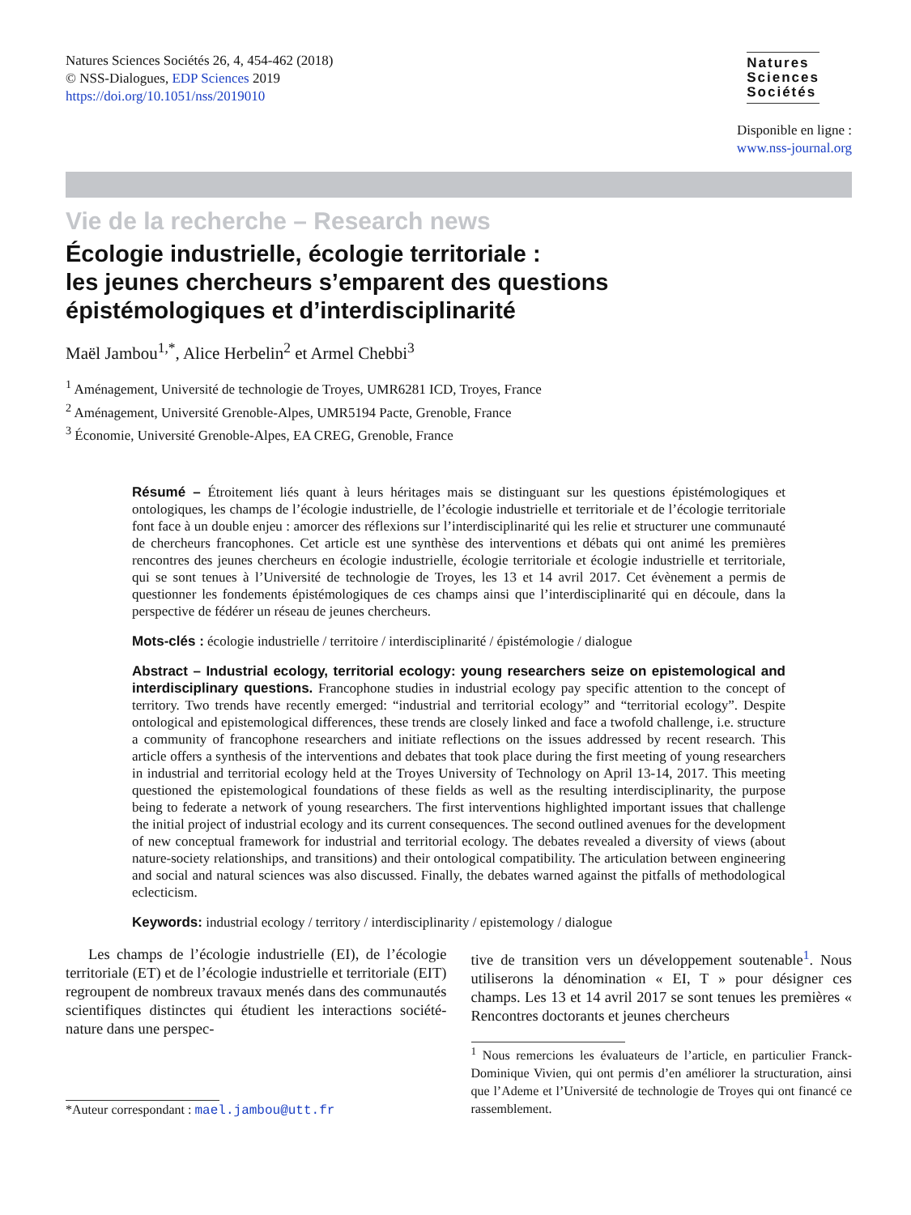Natures Sciences Sociétés 26, 4, 454-462 (2018)
© NSS-Dialogues, EDP Sciences 2019
https://doi.org/10.1051/nss/2019010
Natures
Sciences
Sociétés
Disponible en ligne :
www.nss-journal.org
Vie de la recherche – Research news
Écologie industrielle, écologie territoriale :
les jeunes chercheurs s’emparent des questions
épistémologiques et d’interdisciplinarité
Maël Jambou<sup>1,*</sup>, Alice Herbelin<sup>2</sup> et Armel Chebbi<sup>3</sup>
<sup>1</sup> Aménagement, Université de technologie de Troyes, UMR6281 ICD, Troyes, France
<sup>2</sup> Aménagement, Université Grenoble-Alpes, UMR5194 Pacte, Grenoble, France
<sup>3</sup> Économie, Université Grenoble-Alpes, EA CREG, Grenoble, France
Résumé – Étroitement liés quant à leurs héritages mais se distinguant sur les questions épistémologiques et ontologiques, les champs de l’écologie industrielle, de l’écologie industrielle et territoriale et de l’écologie territoriale font face à un double enjeu : amorcer des réflexions sur l’interdisciplinarité qui les relie et structurer une communauté de chercheurs francophones. Cet article est une synthèse des interventions et débats qui ont animé les premières rencontres des jeunes chercheurs en écologie industrielle, écologie territoriale et écologie industrielle et territoriale, qui se sont tenues à l’Université de technologie de Troyes, les 13 et 14 avril 2017. Cet évènement a permis de questionner les fondements épistémologiques de ces champs ainsi que l’interdisciplinarité qui en découle, dans la perspective de fédérer un réseau de jeunes chercheurs.
Mots-clés : écologie industrielle / territoire / interdisciplinarité / épistémologie / dialogue
Abstract – Industrial ecology, territorial ecology: young researchers seize on epistemological and interdisciplinary questions. Francophone studies in industrial ecology pay specific attention to the concept of territory. Two trends have recently emerged: “industrial and territorial ecology” and “territorial ecology”. Despite ontological and epistemological differences, these trends are closely linked and face a twofold challenge, i.e. structure a community of francophone researchers and initiate reflections on the issues addressed by recent research. This article offers a synthesis of the interventions and debates that took place during the first meeting of young researchers in industrial and territorial ecology held at the Troyes University of Technology on April 13-14, 2017. This meeting questioned the epistemological foundations of these fields as well as the resulting interdisciplinarity, the purpose being to federate a network of young researchers. The first interventions highlighted important issues that challenge the initial project of industrial ecology and its current consequences. The second outlined avenues for the development of new conceptual framework for industrial and territorial ecology. The debates revealed a diversity of views (about nature-society relationships, and transitions) and their ontological compatibility. The articulation between engineering and social and natural sciences was also discussed. Finally, the debates warned against the pitfalls of methodological eclecticism.
Keywords: industrial ecology / territory / interdisciplinarity / epistemology / dialogue
Les champs de l’écologie industrielle (EI), de l’écologie territoriale (ET) et de l’écologie industrielle et territoriale (EIT) regroupent de nombreux travaux menés dans des communautés scientifiques distinctes qui étudient les interactions société-nature dans une perspec-
*Auteur correspondant : mael.jambou@utt.fr
tive de transition vers un développement soutenable<sup>1</sup>. Nous utiliserons la dénomination « EI, T » pour désigner ces champs. Les 13 et 14 avril 2017 se sont tenues les premières « Rencontres doctorants et jeunes chercheurs
<sup>1</sup> Nous remercions les évaluateurs de l’article, en particulier Franck-Dominique Vivien, qui ont permis d’en améliorer la structuration, ainsi que l’Ademe et l’Université de technologie de Troyes qui ont financé ce rassemblement.